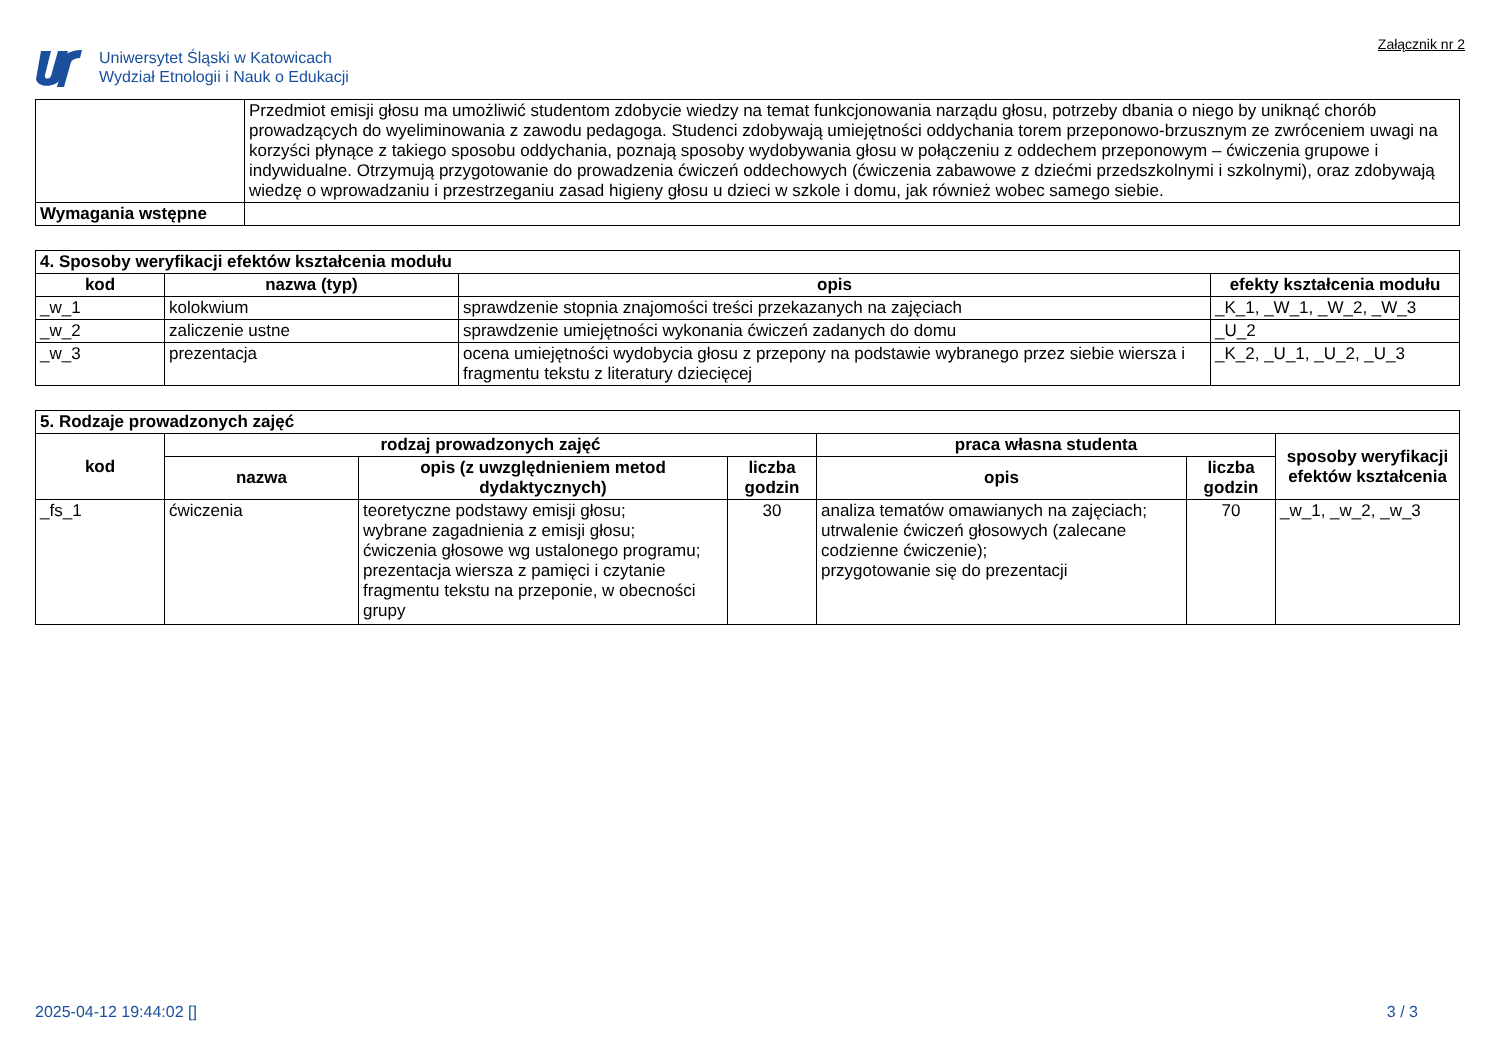Uniwersytet Śląski w Katowicach
Wydział Etnologii i Nauk o Edukacji
Załącznik nr 2
| | Przedmiot emisji głosu ma umożliwić studentom zdobycie wiedzy na temat funkcjonowania narządu głosu, potrzeby dbania o niego by uniknąć chorób prowadzących do wyeliminowania z zawodu pedagoga. Studenci zdobywają umiejętności oddychania torem przeponowo-brzusznym ze zwróceniem uwagi na korzyści płynące z takiego sposobu oddychania, poznają sposoby wydobywania głosu w połączeniu z oddechem przeponowym – ćwiczenia grupowe i indywidualne. Otrzymują przygotowanie do prowadzenia ćwiczeń oddechowych (ćwiczenia zabawowe z dziećmi przedszkolnymi i szkolnymi), oraz zdobywają wiedzę o wprowadzaniu i przestrzeganiu zasad higieny głosu u dzieci w szkole i domu, jak również wobec samego siebie. |
| Wymagania wstępne | |
| 4. Sposoby weryfikacji efektów kształcenia modułu | | | |
| kod | nazwa (typ) | opis | efekty kształcenia modułu |
| _w_1 | kolokwium | sprawdzenie stopnia znajomości treści przekazanych na zajęciach | _K_1, _W_1, _W_2, _W_3 |
| _w_2 | zaliczenie ustne | sprawdzenie umiejętności wykonania ćwiczeń zadanych do domu | _U_2 |
| _w_3 | prezentacja | ocena umiejętności wydobycia głosu z przepony na podstawie wybranego przez siebie wiersza i fragmentu tekstu z literatury dziecięcej | _K_2, _U_1, _U_2, _U_3 |
| 5. Rodzaje prowadzonych zajęć | | | | | | |
| kod | rodzaj prowadzonych zajęć | | | praca własna studenta | | sposoby weryfikacji efektów kształcenia |
| | nazwa | opis (z uwzględnieniem metod dydaktycznych) | liczba godzin | opis | liczba godzin | |
| _fs_1 | ćwiczenia | teoretyczne podstawy emisji głosu; wybrane zagadnienia z emisji głosu; ćwiczenia głosowe wg ustalonego programu; prezentacja wiersza z pamięci i czytanie fragmentu tekstu na przeponie, w obecności grupy | 30 | analiza tematów omawianych na zajęciach; utrwalenie ćwiczeń głosowych (zalecane codzienne ćwiczenie); przygotowanie się do prezentacji | 70 | _w_1, _w_2, _w_3 |
2025-04-12 19:44:02 [] 3 / 3